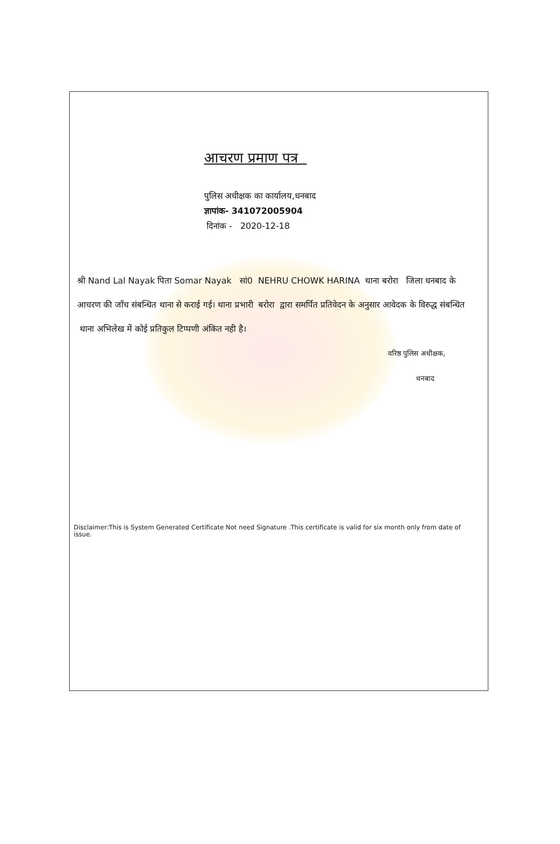आचरण प्रमाण पत्र
पुलिस अधीक्षक का कार्यालय,धनबाद
ज्ञापांक- 341072005904
दिनांक - 2020-12-18
श्री Nand Lal Nayak पिता Somar Nayak सां0 NEHRU CHOWK HARINA थाना बरोरा जिला धनबाद के आचरण की जाँच संबन्धित थाना से कराई गई। थाना प्रभारी बरोरा द्वारा समर्पित प्रतिवेदन के अनुसार आवेदक के विरुद्ध संबन्धित थाना अभिलेख में कोई प्रतिकुल टिप्पणी अंकित नही है।
वरिष्ठ पुलिस अधीक्षक,
धनबाद
Disclaimer:This is System Generated Certificate Not need Signature .This certificate is valid for six month only from date of issue.